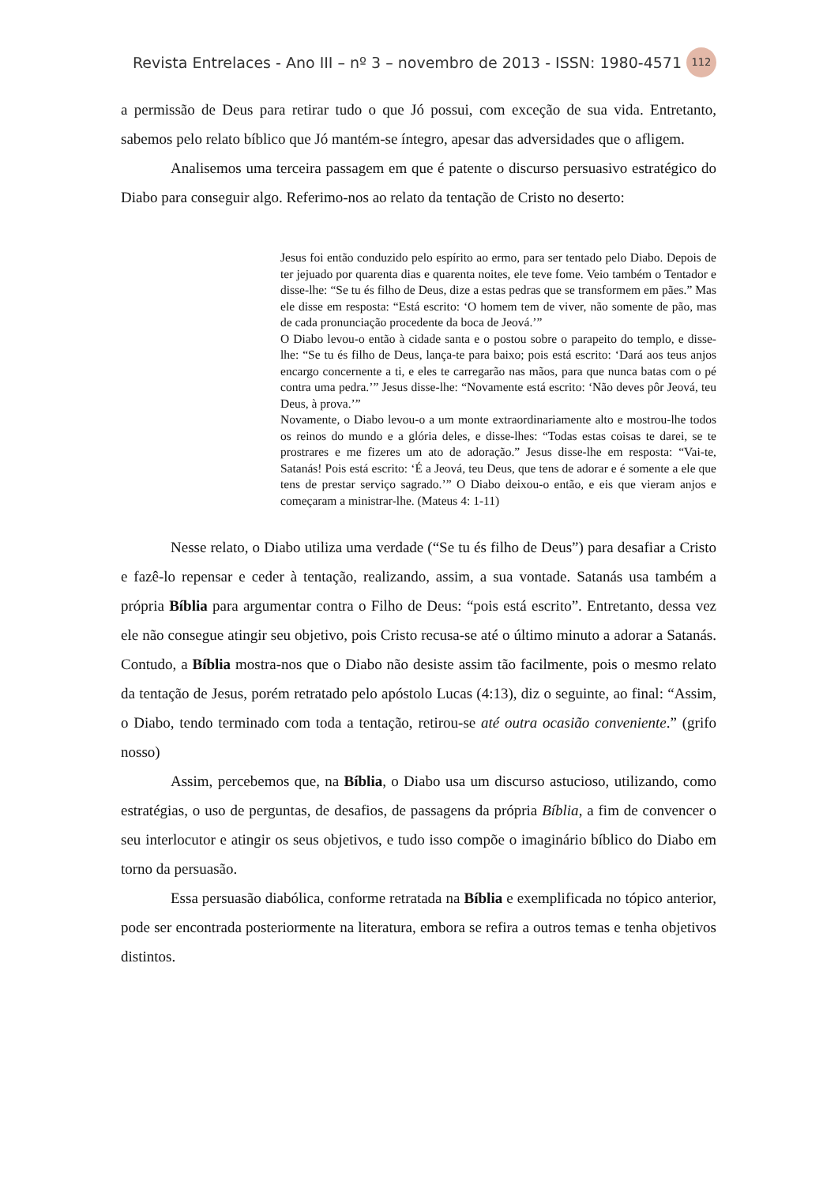Revista Entrelaces - Ano III – nº 3 – novembro de 2013 - ISSN: 1980-4571 112
a permissão de Deus para retirar tudo o que Jó possui, com exceção de sua vida. Entretanto, sabemos pelo relato bíblico que Jó mantém-se íntegro, apesar das adversidades que o afligem.
Analisemos uma terceira passagem em que é patente o discurso persuasivo estratégico do Diabo para conseguir algo. Referimo-nos ao relato da tentação de Cristo no deserto:
Jesus foi então conduzido pelo espírito ao ermo, para ser tentado pelo Diabo. Depois de ter jejuado por quarenta dias e quarenta noites, ele teve fome. Veio também o Tentador e disse-lhe: “Se tu és filho de Deus, dize a estas pedras que se transformem em pães.” Mas ele disse em resposta: “Está escrito: ‘O homem tem de viver, não somente de pão, mas de cada pronunciação procedente da boca de Jeová.’”
O Diabo levou-o então à cidade santa e o postou sobre o parapeito do templo, e disse-lhe: “Se tu és filho de Deus, lança-te para baixo; pois está escrito: ‘Dará aos teus anjos encargo concernente a ti, e eles te carregarão nas mãos, para que nunca batas com o pé contra uma pedra.’” Jesus disse-lhe: “Novamente está escrito: ‘Não deves pôr Jeová, teu Deus, à prova.’”
Novamente, o Diabo levou-o a um monte extraordinariamente alto e mostrou-lhe todos os reinos do mundo e a glória deles, e disse-lhes: “Todas estas coisas te darei, se te prostrares e me fizeres um ato de adoração.” Jesus disse-lhe em resposta: “Vai-te, Satanás! Pois está escrito: ‘É a Jeová, teu Deus, que tens de adorar e é somente a ele que tens de prestar serviço sagrado.’” O Diabo deixou-o então, e eis que vieram anjos e começaram a ministrar-lhe. (Mateus 4: 1-11)
Nesse relato, o Diabo utiliza uma verdade (“Se tu és filho de Deus”) para desafiar a Cristo e fazê-lo repensar e ceder à tentação, realizando, assim, a sua vontade. Satanás usa também a própria Bíblia para argumentar contra o Filho de Deus: “pois está escrito”. Entretanto, dessa vez ele não consegue atingir seu objetivo, pois Cristo recusa-se até o último minuto a adorar a Satanás. Contudo, a Bíblia mostra-nos que o Diabo não desiste assim tão facilmente, pois o mesmo relato da tentação de Jesus, porém retratado pelo apóstolo Lucas (4:13), diz o seguinte, ao final: “Assim, o Diabo, tendo terminado com toda a tentação, retirou-se até outra ocasião conveniente.” (grifo nosso)
Assim, percebemos que, na Bíblia, o Diabo usa um discurso astucioso, utilizando, como estratégias, o uso de perguntas, de desafios, de passagens da própria Bíblia, a fim de convencer o seu interlocutor e atingir os seus objetivos, e tudo isso compõe o imaginário bíblico do Diabo em torno da persuasão.
Essa persuasão diabólica, conforme retratada na Bíblia e exemplificada no tópico anterior, pode ser encontrada posteriormente na literatura, embora se refira a outros temas e tenha objetivos distintos.